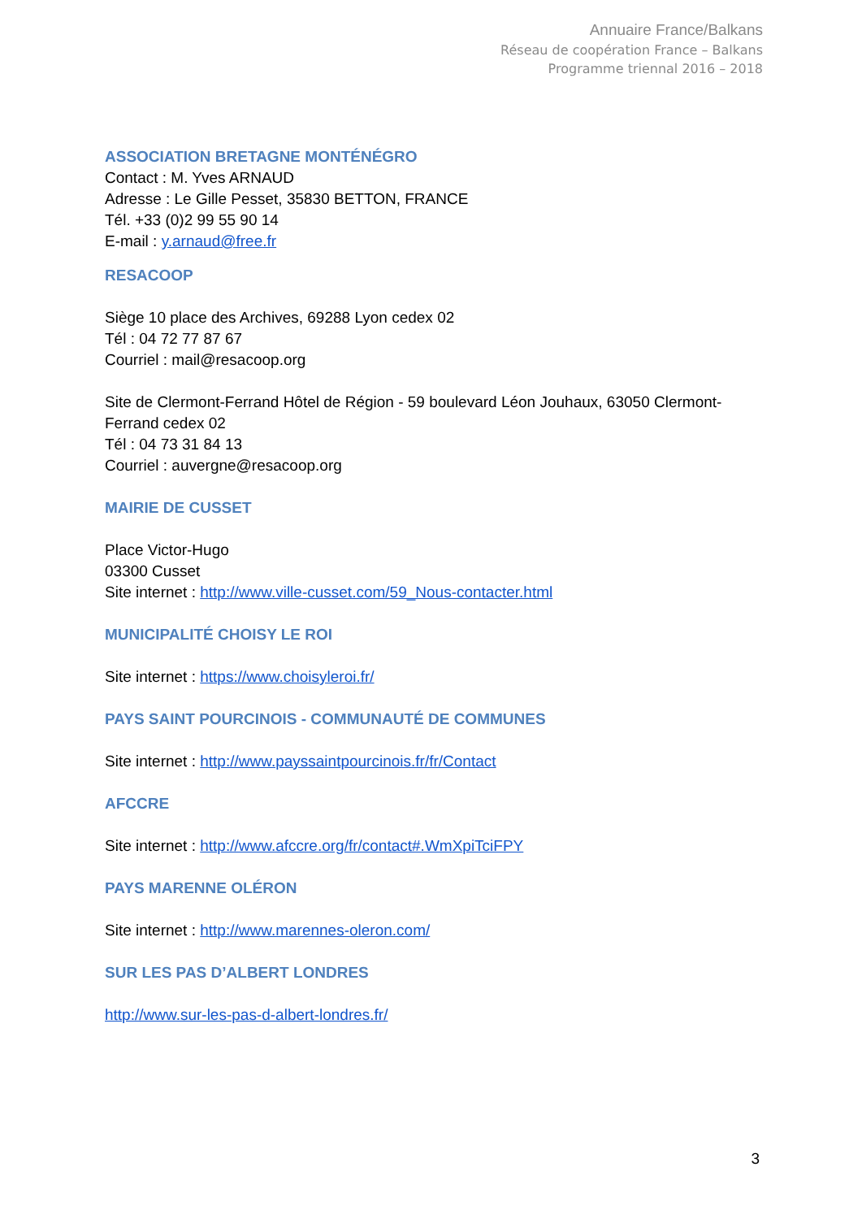Annuaire France/Balkans
Réseau de coopération France – Balkans
Programme triennal 2016 – 2018
ASSOCIATION BRETAGNE MONTÉNÉGRO
Contact : M. Yves ARNAUD
Adresse : Le Gille Pesset, 35830 BETTON, FRANCE
Tél. +33 (0)2 99 55 90 14
E-mail : y.arnaud@free.fr
RESACOOP
Siège 10 place des Archives, 69288 Lyon cedex 02
Tél : 04 72 77 87 67
Courriel : mail@resacoop.org
Site de Clermont-Ferrand Hôtel de Région - 59 boulevard Léon Jouhaux, 63050 Clermont-Ferrand cedex 02
Tél : 04 73 31 84 13
Courriel : auvergne@resacoop.org
MAIRIE DE CUSSET
Place Victor-Hugo
03300 Cusset
Site internet : http://www.ville-cusset.com/59_Nous-contacter.html
MUNICIPALITÉ CHOISY LE ROI
Site internet : https://www.choisyleroi.fr/
PAYS SAINT POURCINOIS - COMMUNAUTÉ DE COMMUNES
Site internet : http://www.payssaintpourcinois.fr/fr/Contact
AFCCRE
Site internet : http://www.afccre.org/fr/contact#.WmXpiTciFPY
PAYS MARENNE OLÉRON
Site internet : http://www.marennes-oleron.com/
SUR LES PAS D’ALBERT LONDRES
http://www.sur-les-pas-d-albert-londres.fr/
3